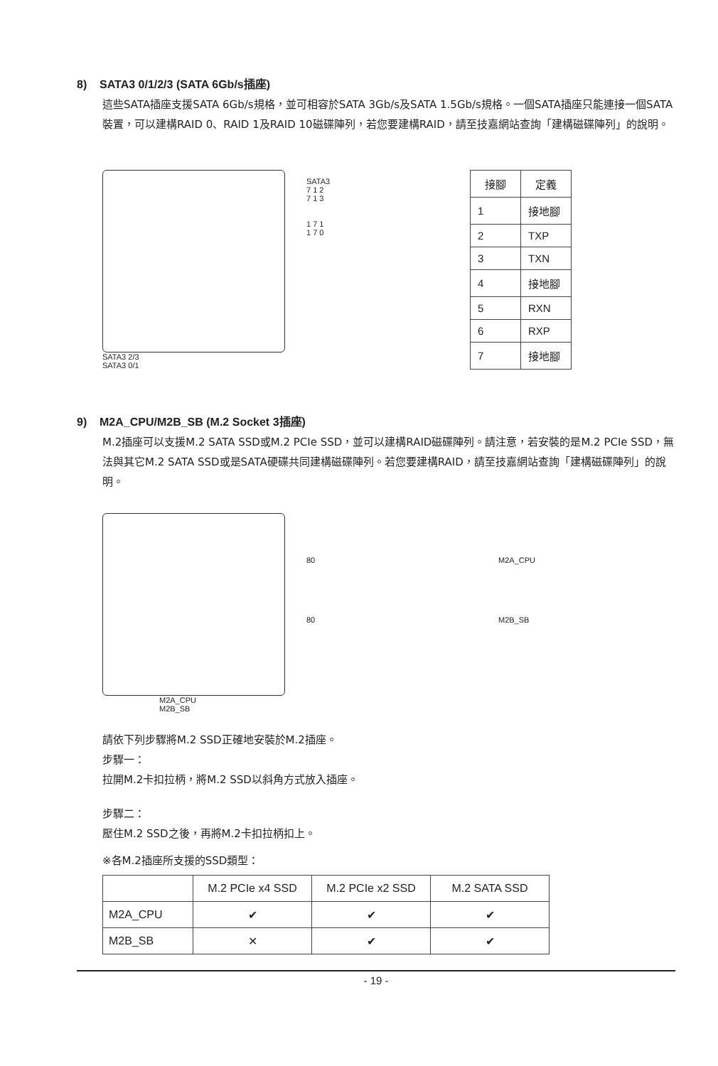8) SATA3 0/1/2/3 (SATA 6Gb/s插座)
這些SATA插座支援SATA 6Gb/s規格，並可相容於SATA 3Gb/s及SATA 1.5Gb/s規格。一個SATA插座只能連接一個SATA裝置，可以建構RAID 0、RAID 1及RAID 10磁碟陣列，若您要建構RAID，請至技嘉網站查詢「建構磁碟陣列」的說明。
SATA3 2/3
SATA3 0/1
SATA3
7 1 2
7 1 3
1 7 1
1 7 0
| 接腳 | 定義 |
| --- | --- |
| 1 | 接地腳 |
| 2 | TXP |
| 3 | TXN |
| 4 | 接地腳 |
| 5 | RXN |
| 6 | RXP |
| 7 | 接地腳 |
9) M2A_CPU/M2B_SB (M.2 Socket 3插座)
M.2插座可以支援M.2 SATA SSD或M.2 PCIe SSD，並可以建構RAID磁碟陣列。請注意，若安裝的是M.2 PCIe SSD，無法與其它M.2 SATA SSD或是SATA硬碟共同建構磁碟陣列。若您要建構RAID，請至技嘉網站查詢「建構磁碟陣列」的說明。
M2A_CPU
M2B_SB
80
80
M2A_CPU
M2B_SB
請依下列步驟將M.2 SSD正確地安裝於M.2插座。
步驟一：
拉開M.2卡扣拉柄，將M.2 SSD以斜角方式放入插座。
步驟二：
壓住M.2 SSD之後，再將M.2卡扣拉柄扣上。
※各M.2插座所支援的SSD類型：
| | M.2 PCIe x4 SSD | M.2 PCIe x2 SSD | M.2 SATA SSD |
| --- | --- | --- | --- |
| M2A_CPU | ✔ | ✔ | ✔ |
| M2B_SB | ✕ | ✔ | ✔ |
- 19 -